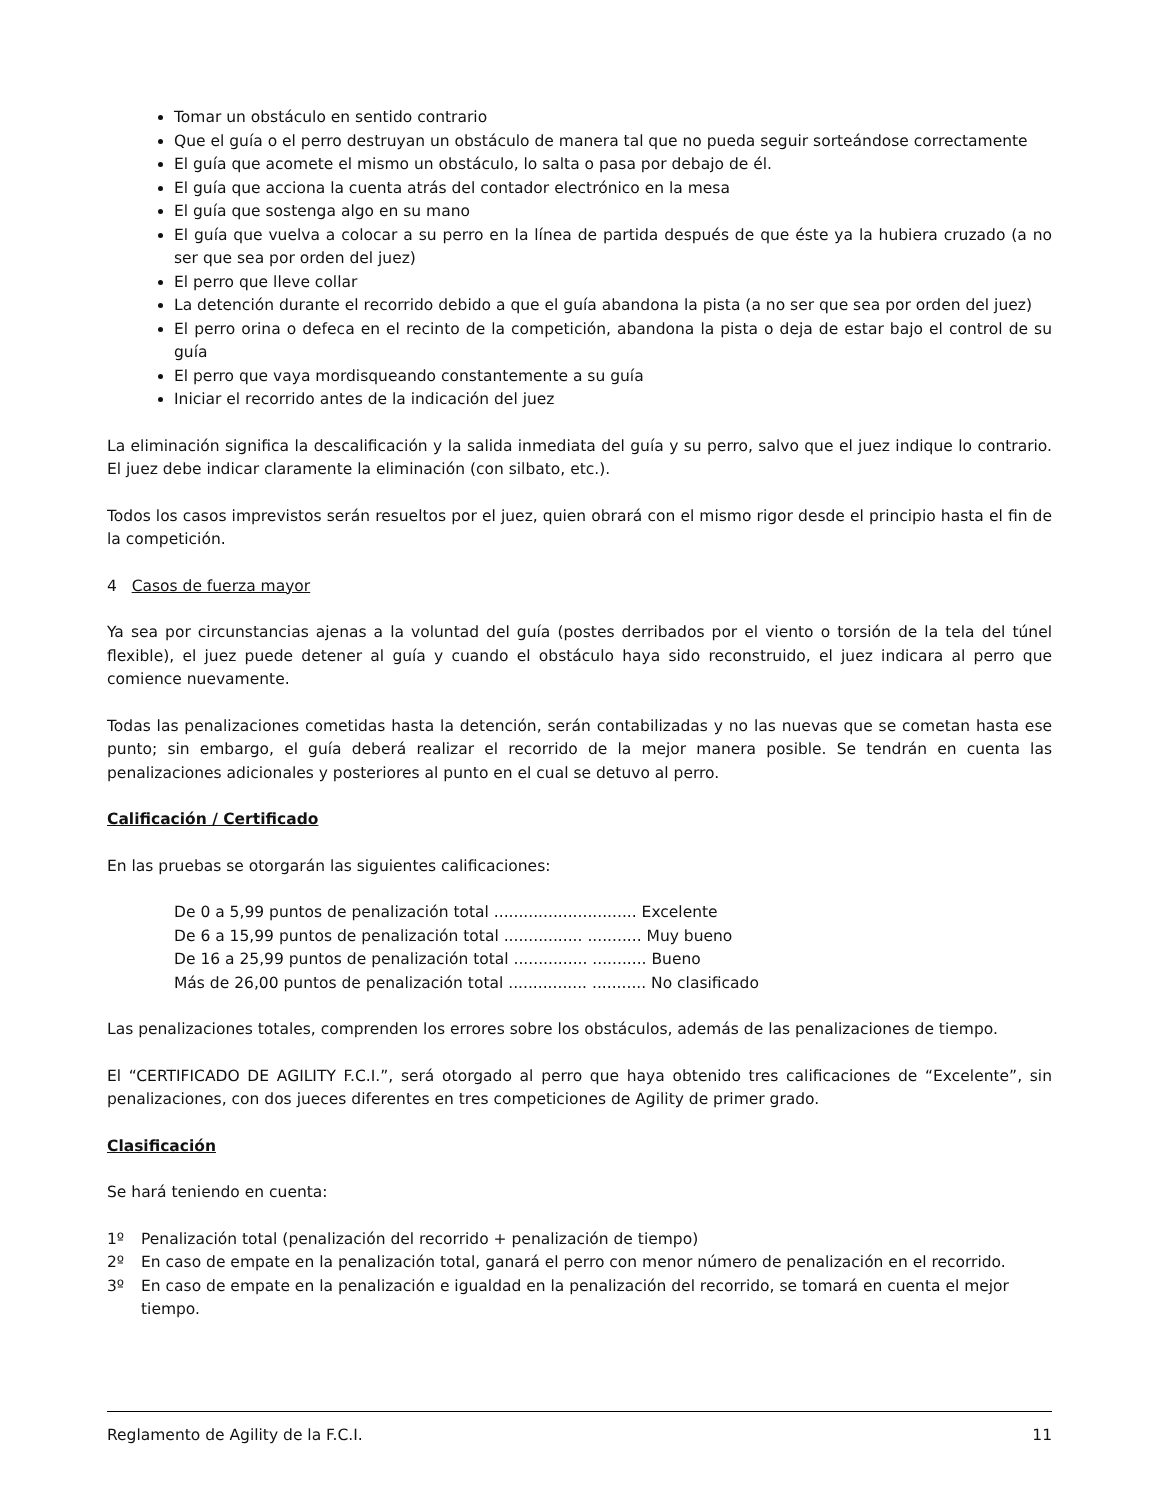Tomar un obstáculo en sentido contrario
Que el guía o el perro destruyan un obstáculo de manera tal que no pueda seguir sorteándose correctamente
El guía que acomete el mismo un obstáculo, lo salta o pasa por debajo de él.
El guía que acciona la cuenta atrás del contador electrónico en la mesa
El guía que sostenga algo en su mano
El guía que vuelva a colocar a su perro en la línea de partida después de que éste ya la hubiera cruzado (a no ser que sea por orden del juez)
El perro que lleve collar
La detención durante el recorrido debido a que el guía abandona la pista (a no ser que sea por orden del juez)
El perro orina o defeca en el recinto de la competición, abandona la pista o deja de estar bajo el control de su guía
El perro que vaya mordisqueando constantemente a su guía
Iniciar el recorrido antes de la indicación del juez
La eliminación significa la descalificación y la salida inmediata del guía y su perro, salvo que el juez indique lo contrario. El juez debe indicar claramente la eliminación (con silbato, etc.).
Todos los casos imprevistos serán resueltos por el juez, quien obrará con el mismo rigor desde el principio hasta el fin de la competición.
4 Casos de fuerza mayor
Ya sea por circunstancias ajenas a la voluntad del guía (postes derribados por el viento o torsión de la tela del túnel flexible), el juez puede detener al guía y cuando el obstáculo haya sido reconstruido, el juez indicara al perro que comience nuevamente.
Todas las penalizaciones cometidas hasta la detención, serán contabilizadas y no las nuevas que se cometan hasta ese punto; sin embargo, el guía deberá realizar el recorrido de la mejor manera posible. Se tendrán en cuenta las penalizaciones adicionales y posteriores al punto en el cual se detuvo al perro.
Calificación / Certificado
En las pruebas se otorgarán las siguientes calificaciones:
De 0 a 5,99 puntos de penalización total ............................. Excelente
De 6 a 15,99 puntos de penalización total ................ ........... Muy bueno
De 16 a 25,99 puntos de penalización total ............... ........... Bueno
Más de 26,00 puntos de penalización total ................ ........... No clasificado
Las penalizaciones totales, comprenden los errores sobre los obstáculos, además de las penalizaciones de tiempo.
El “CERTIFICADO DE AGILITY F.C.I.”, será otorgado al perro que haya obtenido tres calificaciones de “Excelente”, sin penalizaciones, con dos jueces diferentes en tres competiciones de Agility de primer grado.
Clasificación
Se hará teniendo en cuenta:
1º Penalización total (penalización del recorrido + penalización de tiempo)
2º En caso de empate en la penalización total, ganará el perro con menor número de penalización en el recorrido.
3º En caso de empate en la penalización e igualdad en la penalización del recorrido, se tomará en cuenta el mejor tiempo.
Reglamento de Agility de la F.C.I. 11